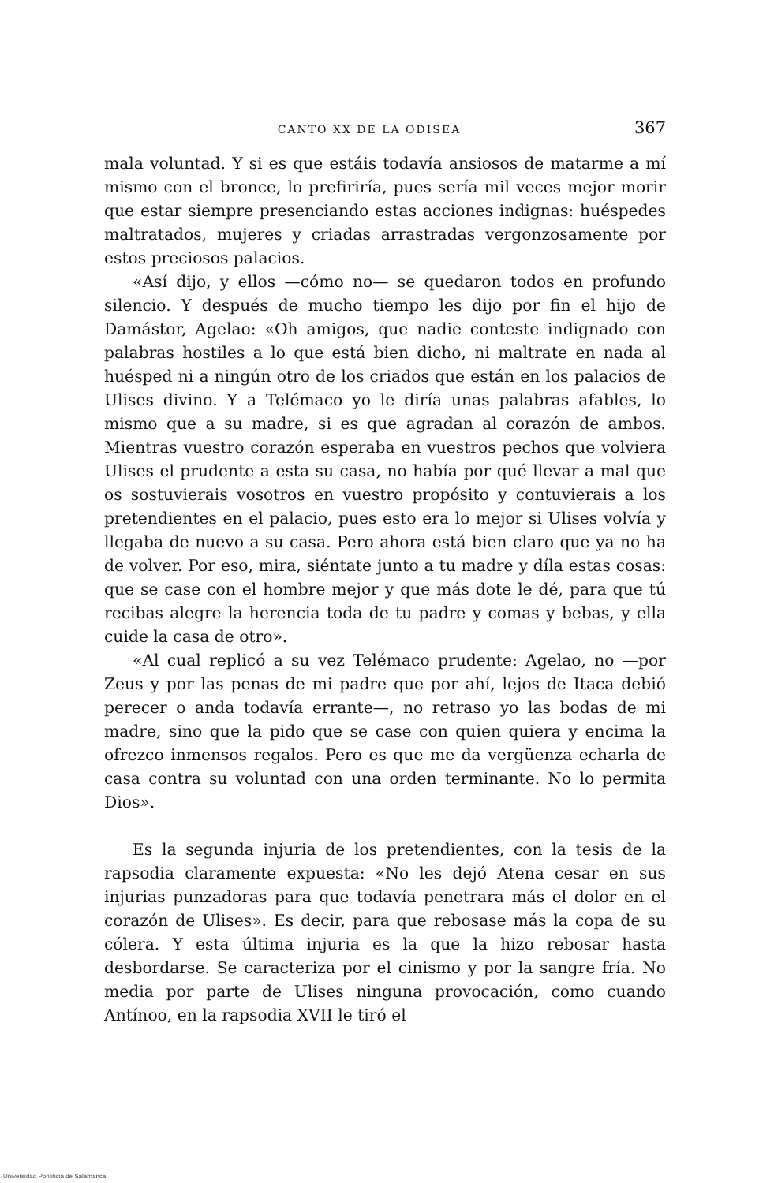CANTO XX DE LA ODISEA 367
mala voluntad. Y si es que estáis todavía ansiosos de matarme a mí mismo con el bronce, lo prefiriría, pues sería mil veces mejor morir que estar siempre presenciando estas acciones indignas: huéspedes maltratados, mujeres y criadas arrastradas vergonzosamente por estos preciosos palacios.
«Así dijo, y ellos —cómo no— se quedaron todos en profundo silencio. Y después de mucho tiempo les dijo por fin el hijo de Damástor, Agelao: «Oh amigos, que nadie conteste indignado con palabras hostiles a lo que está bien dicho, ni maltrate en nada al huésped ni a ningún otro de los criados que están en los palacios de Ulises divino. Y a Telémaco yo le diría unas palabras afables, lo mismo que a su madre, si es que agradan al corazón de ambos. Mientras vuestro corazón esperaba en vuestros pechos que volviera Ulises el prudente a esta su casa, no había por qué llevar a mal que os sostuvierais vosotros en vuestro propósito y contuvierais a los pretendientes en el palacio, pues esto era lo mejor si Ulises volvía y llegaba de nuevo a su casa. Pero ahora está bien claro que ya no ha de volver. Por eso, mira, siéntate junto a tu madre y díla estas cosas: que se case con el hombre mejor y que más dote le dé, para que tú recibas alegre la herencia toda de tu padre y comas y bebas, y ella cuide la casa de otro».
«Al cual replicó a su vez Telémaco prudente: Agelao, no —por Zeus y por las penas de mi padre que por ahí, lejos de Itaca debió perecer o anda todavía errante—, no retraso yo las bodas de mi madre, sino que la pido que se case con quien quiera y encima la ofrezco inmensos regalos. Pero es que me da vergüenza echarla de casa contra su voluntad con una orden terminante. No lo permita Dios».
Es la segunda injuria de los pretendientes, con la tesis de la rapsodia claramente expuesta: «No les dejó Atena cesar en sus injurias punzadoras para que todavía penetrara más el dolor en el corazón de Ulises». Es decir, para que rebosase más la copa de su cólera. Y esta última injuria es la que la hizo rebosar hasta desbordarse. Se caracteriza por el cinismo y por la sangre fría. No media por parte de Ulises ninguna provocación, como cuando Antínoo, en la rapsodia XVII le tiró el
Universidad Pontificia de Salamanca